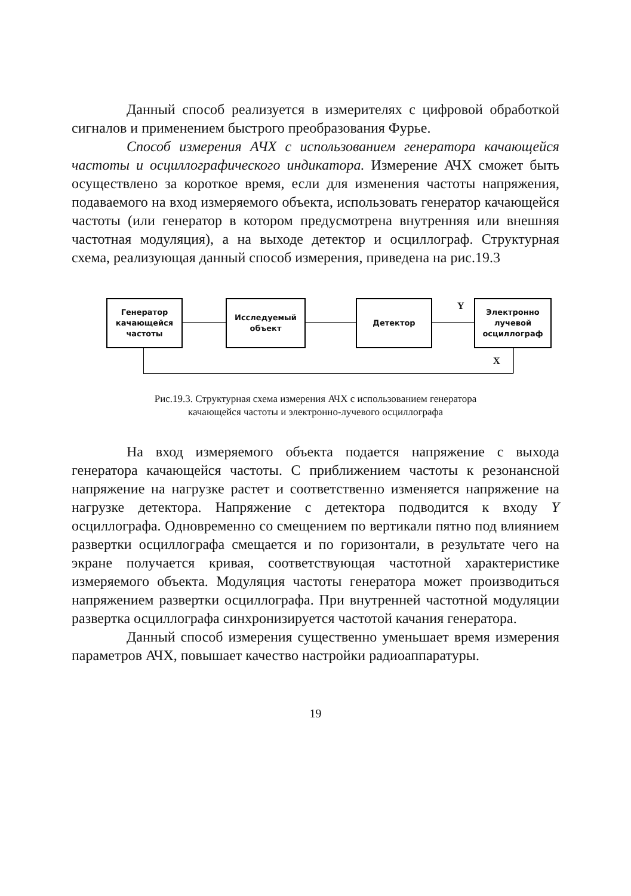Данный способ реализуется в измерителях с цифровой обработкой сигналов и применением быстрого преобразования Фурье.
Способ измерения АЧХ с использованием генератора качающейся частоты и осциллографического индикатора. Измерение АЧХ сможет быть осуществлено за короткое время, если для изменения частоты напряжения, подаваемого на вход измеряемого объекта, использовать генератор качающейся частоты (или генератор в котором предусмотрена внутренняя или внешняя частотная модуляция), а на выходе детектор и осциллограф. Структурная схема, реализующая данный способ измерения, приведена на рис.19.3
Генератор
качающейся
частоты
Исследуемый
объект
Детектор
Электронно
лучевой
осциллограф
Y
X
Рис.19.3. Структурная схема измерения АЧХ с использованием генератора
качающейся частоты и электронно-лучевого осциллографа
На вход измеряемого объекта подается напряжение с выхода генератора качающейся частоты. С приближением частоты к резонансной напряжение на нагрузке растет и соответственно изменяется напряжение на нагрузке детектора. Напряжение с детектора подводится к входу Y осциллографа. Одновременно со смещением по вертикали пятно под влиянием развертки осциллографа смещается и по горизонтали, в результате чего на экране получается кривая, соответствующая частотной характеристике измеряемого объекта. Модуляция частоты генератора может производиться напряжением развертки осциллографа. При внутренней частотной модуляции развертка осциллографа синхронизируется частотой качания генератора.
Данный способ измерения существенно уменьшает время измерения параметров АЧХ, повышает качество настройки радиоаппаратуры.
19